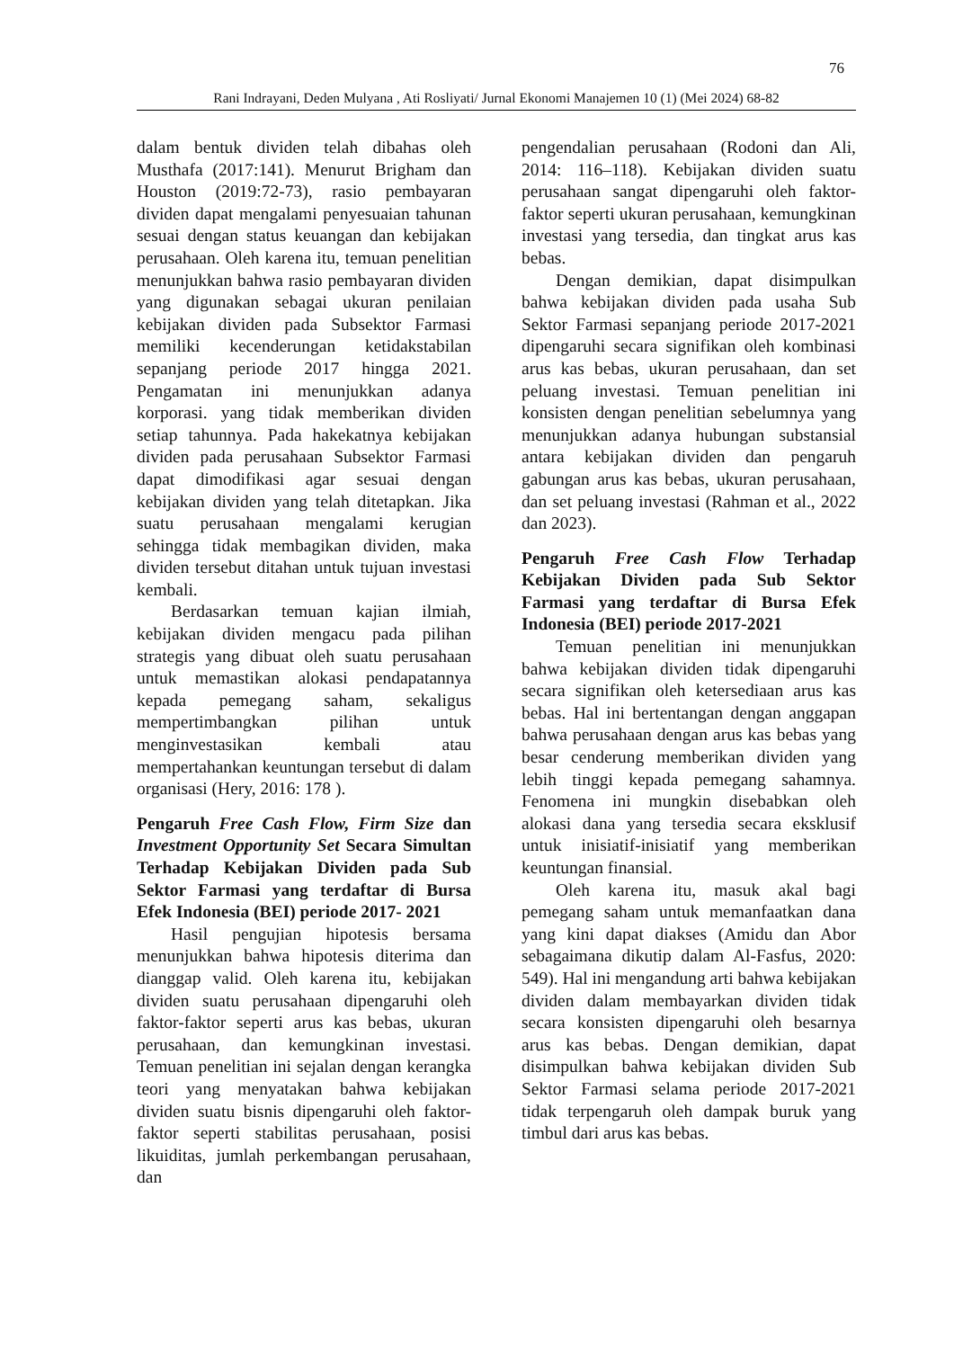76
Rani Indrayani, Deden Mulyana , Ati Rosliyati/ Jurnal Ekonomi Manajemen 10 (1) (Mei 2024) 68-82
dalam bentuk dividen telah dibahas oleh Musthafa (2017:141). Menurut Brigham dan Houston (2019:72-73), rasio pembayaran dividen dapat mengalami penyesuaian tahunan sesuai dengan status keuangan dan kebijakan perusahaan. Oleh karena itu, temuan penelitian menunjukkan bahwa rasio pembayaran dividen yang digunakan sebagai ukuran penilaian kebijakan dividen pada Subsektor Farmasi memiliki kecenderungan ketidakstabilan sepanjang periode 2017 hingga 2021. Pengamatan ini menunjukkan adanya korporasi. yang tidak memberikan dividen setiap tahunnya. Pada hakekatnya kebijakan dividen pada perusahaan Subsektor Farmasi dapat dimodifikasi agar sesuai dengan kebijakan dividen yang telah ditetapkan. Jika suatu perusahaan mengalami kerugian sehingga tidak membagikan dividen, maka dividen tersebut ditahan untuk tujuan investasi kembali.
Berdasarkan temuan kajian ilmiah, kebijakan dividen mengacu pada pilihan strategis yang dibuat oleh suatu perusahaan untuk memastikan alokasi pendapatannya kepada pemegang saham, sekaligus mempertimbangkan pilihan untuk menginvestasikan kembali atau mempertahankan keuntungan tersebut di dalam organisasi (Hery, 2016: 178 ).
Pengaruh Free Cash Flow, Firm Size dan Investment Opportunity Set Secara Simultan Terhadap Kebijakan Dividen pada Sub Sektor Farmasi yang terdaftar di Bursa Efek Indonesia (BEI) periode 2017- 2021
Hasil pengujian hipotesis bersama menunjukkan bahwa hipotesis diterima dan dianggap valid. Oleh karena itu, kebijakan dividen suatu perusahaan dipengaruhi oleh faktor-faktor seperti arus kas bebas, ukuran perusahaan, dan kemungkinan investasi. Temuan penelitian ini sejalan dengan kerangka teori yang menyatakan bahwa kebijakan dividen suatu bisnis dipengaruhi oleh faktor-faktor seperti stabilitas perusahaan, posisi likuiditas, jumlah perkembangan perusahaan, dan
pengendalian perusahaan (Rodoni dan Ali, 2014: 116–118). Kebijakan dividen suatu perusahaan sangat dipengaruhi oleh faktor-faktor seperti ukuran perusahaan, kemungkinan investasi yang tersedia, dan tingkat arus kas bebas.
Dengan demikian, dapat disimpulkan bahwa kebijakan dividen pada usaha Sub Sektor Farmasi sepanjang periode 2017-2021 dipengaruhi secara signifikan oleh kombinasi arus kas bebas, ukuran perusahaan, dan set peluang investasi. Temuan penelitian ini konsisten dengan penelitian sebelumnya yang menunjukkan adanya hubungan substansial antara kebijakan dividen dan pengaruh gabungan arus kas bebas, ukuran perusahaan, dan set peluang investasi (Rahman et al., 2022 dan 2023).
Pengaruh Free Cash Flow Terhadap Kebijakan Dividen pada Sub Sektor Farmasi yang terdaftar di Bursa Efek Indonesia (BEI) periode 2017-2021
Temuan penelitian ini menunjukkan bahwa kebijakan dividen tidak dipengaruhi secara signifikan oleh ketersediaan arus kas bebas. Hal ini bertentangan dengan anggapan bahwa perusahaan dengan arus kas bebas yang besar cenderung memberikan dividen yang lebih tinggi kepada pemegang sahamnya. Fenomena ini mungkin disebabkan oleh alokasi dana yang tersedia secara eksklusif untuk inisiatif-inisiatif yang memberikan keuntungan finansial.
Oleh karena itu, masuk akal bagi pemegang saham untuk memanfaatkan dana yang kini dapat diakses (Amidu dan Abor sebagaimana dikutip dalam Al-Fasfus, 2020: 549). Hal ini mengandung arti bahwa kebijakan dividen dalam membayarkan dividen tidak secara konsisten dipengaruhi oleh besarnya arus kas bebas. Dengan demikian, dapat disimpulkan bahwa kebijakan dividen Sub Sektor Farmasi selama periode 2017-2021 tidak terpengaruh oleh dampak buruk yang timbul dari arus kas bebas.